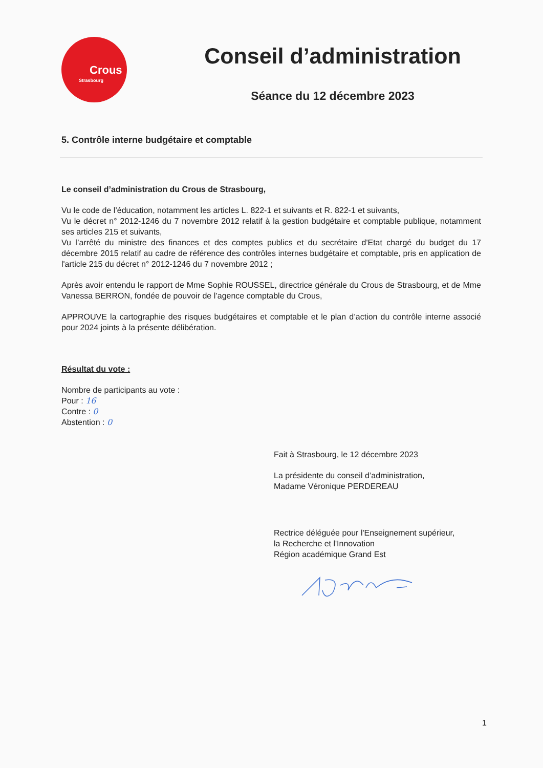Crous
Strasbourg
Conseil d’administration
Séance du 12 décembre 2023
5. Contrôle interne budgétaire et comptable
Le conseil d’administration du Crous de Strasbourg,
Vu le code de l’éducation, notamment les articles L. 822-1 et suivants et R. 822-1 et suivants,
Vu le décret n° 2012-1246 du 7 novembre 2012 relatif à la gestion budgétaire et comptable publique, notamment ses articles 215 et suivants,
Vu l’arrêté du ministre des finances et des comptes publics et du secrétaire d'Etat chargé du budget du 17 décembre 2015 relatif au cadre de référence des contrôles internes budgétaire et comptable, pris en application de l'article 215 du décret n° 2012-1246 du 7 novembre 2012 ;
Après avoir entendu le rapport de Mme Sophie ROUSSEL, directrice générale du Crous de Strasbourg, et de Mme Vanessa BERRON, fondée de pouvoir de l’agence comptable du Crous,
APPROUVE la cartographie des risques budgétaires et comptable et le plan d’action du contrôle interne associé pour 2024 joints à la présente délibération.
Résultat du vote :
Nombre de participants au vote :
Pour : 16
Contre : 0
Abstention : 0
Fait à Strasbourg, le 12 décembre 2023
La présidente du conseil d’administration,
Madame Véronique PERDEREAU
Rectrice déléguée pour l'Enseignement supérieur,
la Recherche et l'Innovation
Région académique Grand Est
1